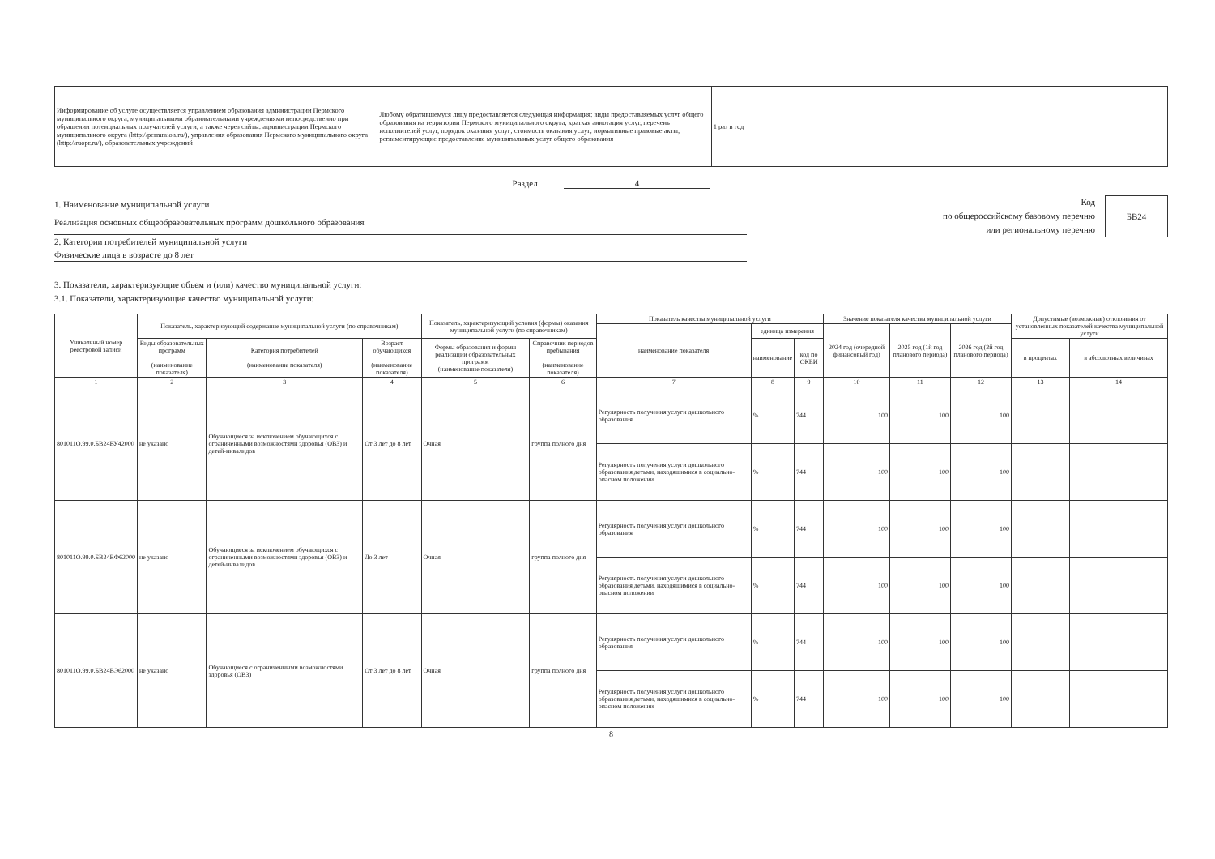| Информирование об услуге осуществляется управлением образования администрации Пермского муниципального округа, муниципальными образовательными учреждениями непосредственно при обращении потенциальных получателей услуги, а также через сайты: администрации Пермского муниципального округа (http://permraion.ru/), управления образования Пермского муниципального округа (http://ruopr.ru/), образовательных учреждений | Любому обратившемуся лицу предоставляется следующая информация: виды предоставляемых услуг общего образования на территории Пермского муниципального округа; краткая аннотация услуг, перечень исполнителей услуг, порядок оказания услуг; стоимость оказания услуг; нормативные правовые акты, регламентирующие предоставление муниципальных услуг общего образования | 1 раз в год |
Раздел 4
1. Наименование муниципальной услуги
Реализация основных общеобразовательных программ дошкольного образования
2. Категории потребителей муниципальной услуги
Физические лица в возрасте до 8 лет
Код
по общероссийскому базовому перечню
или региональному перечню
БВ24
3. Показатели, характеризующие объем и (или) качество муниципальной услуги:
3.1. Показатели, характеризующие качество муниципальной услуги:
| Уникальный номер реестровой записи | Показатель, характеризующий содержание муниципальной услуги (по справочникам) | | | Показатель, характеризующий условия (формы) оказания муниципальной услуги (по справочникам) | | Показатель качества муниципальной услуги | | | Значение показателя качества муниципальной услуги | | | Допустимые (возможные) отклонения от установленных показателей качества муниципальной услуги | |
| --- | --- | --- | --- | --- | --- | --- | --- | --- | --- | --- | --- | --- | --- |
| | | | | | | наименование показателя | единица измерения | | 2024 год (очередной финансовый год) | 2025 год (1й год планового периода) | 2026 год (2й год планового периода) | | |
| | Виды образовательных программ (наименование показателя) | Категория потребителей (наименование показателя) | Возраст обучающихся (наименование показателя) | Формы образования и формы реализации образовательных программ (наименование показателя) | Справочник периодов пребывания (наименование показателя) | | наименование | код по ОКЕИ | | | | в процентах | в абсолютных величинах |
| 1 | 2 | 3 | 4 | 5 | 6 | 7 | 8 | 9 | 10 | 11 | 12 | 13 | 14 |
| 801011О.99.0.БВ24ВУ42000 | не указано | Обучающиеся за исключением обучающихся с ограниченными возможностями здоровья (ОВЗ) и детей-инвалидов | От 3 лет до 8 лет | Очная | группа полного дня | Регулярность получения услуги дошкольного образования | % | 744 | 100 | 100 | 100 | | |
| | | | | | | Регулярность получения услуги дошкольного образования детьми, находящимися в социально-опасном положении | % | 744 | 100 | 100 | 100 | | |
| 801011О.99.0.БВ24ВФ62000 | не указано | Обучающиеся за исключением обучающихся с ограниченными возможностями здоровья (ОВЗ) и детей-инвалидов | До 3 лет | Очная | группа полного дня | Регулярность получения услуги дошкольного образования | % | 744 | 100 | 100 | 100 | | |
| | | | | | | Регулярность получения услуги дошкольного образования детьми, находящимися в социально-опасном положении | % | 744 | 100 | 100 | 100 | | |
| 801011О.99.0.БВ24ВЭ62000 | не указано | Обучающиеся с ограниченными возможностями здоровья (ОВЗ) | От 3 лет до 8 лет | Очная | группа полного дня | Регулярность получения услуги дошкольного образования | % | 744 | 100 | 100 | 100 | | |
| | | | | | | Регулярность получения услуги дошкольного образования детьми, находящимися в социально-опасном положении | % | 744 | 100 | 100 | 100 | | |
8